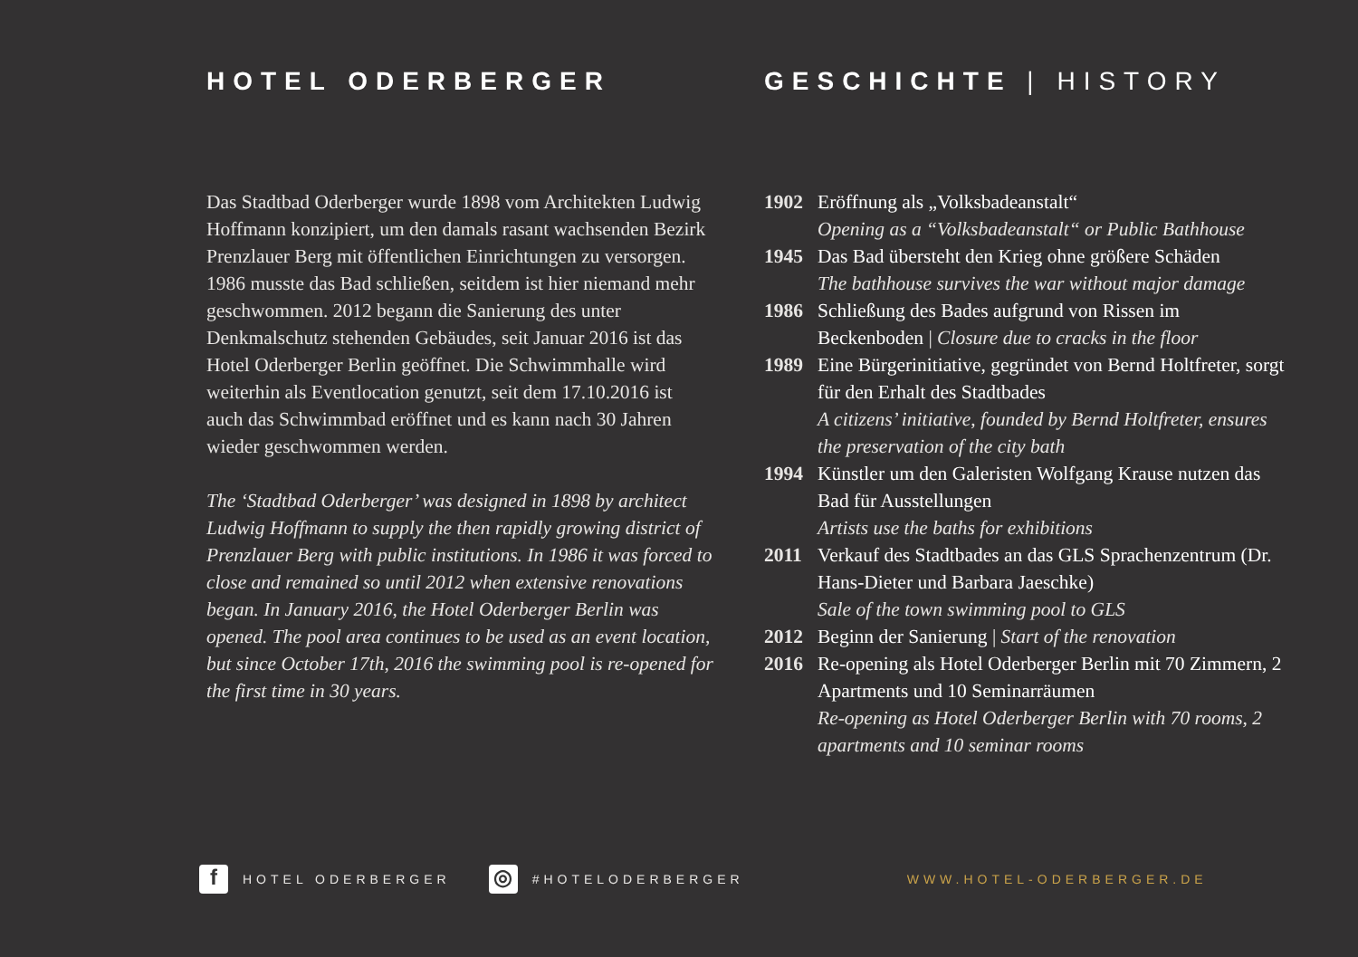HOTEL ODERBERGER
Das Stadtbad Oderberger wurde 1898 vom Architekten Ludwig Hoffmann konzipiert, um den damals rasant wachsenden Bezirk Prenzlauer Berg mit öffentlichen Einrichtungen zu versorgen. 1986 musste das Bad schließen, seitdem ist hier niemand mehr geschwommen. 2012 begann die Sanierung des unter Denkmalschutz stehenden Gebäudes, seit Januar 2016 ist das Hotel Oderberger Berlin geöffnet. Die Schwimmhalle wird weiterhin als Eventlocation genutzt, seit dem 17.10.2016 ist auch das Schwimmbad eröffnet und es kann nach 30 Jahren wieder geschwommen werden.
The ‘Stadtbad Oderberger’ was designed in 1898 by architect Ludwig Hoffmann to supply the then rapidly growing district of Prenzlauer Berg with public institutions. In 1986 it was forced to close and remained so until 2012 when extensive renovations began. In January 2016, the Hotel Oderberger Berlin was opened. The pool area continues to be used as an event location, but since October 17th, 2016 the swimming pool is re-opened for the first time in 30 years.
GESCHICHTE | HISTORY
1902 Eröffnung als „Volksbadeanstalt“
Opening as a “Volksbadeanstalt“ or Public Bathhouse
1945 Das Bad übersteht den Krieg ohne größere Schäden
The bathhouse survives the war without major damage
1986 Schließung des Bades aufgrund von Rissen im Beckenboden | Closure due to cracks in the floor
1989 Eine Bürgerinitiative, gegründet von Bernd Holtfreter, sorgt für den Erhalt des Stadtbades
A citizens’ initiative, founded by Bernd Holtfreter, ensures the preservation of the city bath
1994 Künstler um den Galeristen Wolfgang Krause nutzen das Bad für Ausstellungen
Artists use the baths for exhibitions
2011 Verkauf des Stadtbades an das GLS Sprachenzentrum (Dr. Hans-Dieter und Barbara Jaeschke)
Sale of the town swimming pool to GLS
2012 Beginn der Sanierung | Start of the renovation
2016 Re-opening als Hotel Oderberger Berlin mit 70 Zimmern, 2 Apartments und 10 Seminarräumen
Re-opening as Hotel Oderberger Berlin with 70 rooms, 2 apartments and 10 seminar rooms
f
HOTEL ODERBERGER
◎
#HOTELODERBERGER WWW.HOTEL-ODERBERGER.DE